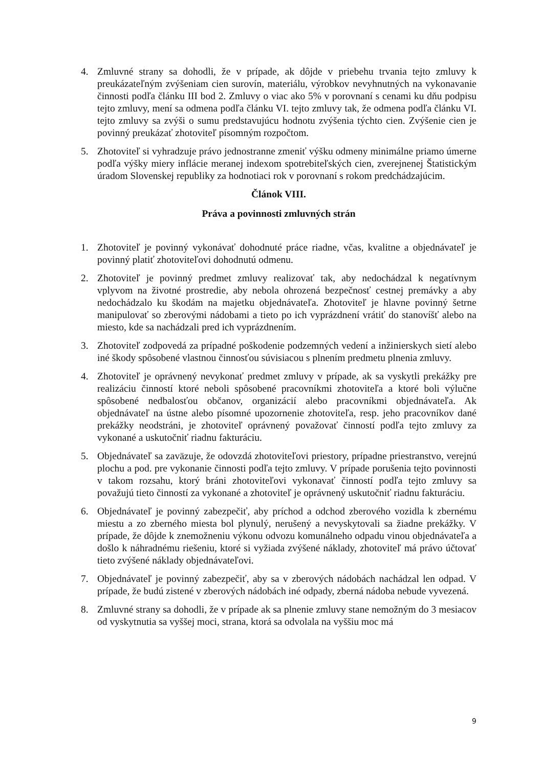4. Zmluvné strany sa dohodli, že v prípade, ak dôjde v priebehu trvania tejto zmluvy k preukázateľným zvýšeniam cien surovín, materiálu, výrobkov nevyhnutných na vykonavanie činnosti podľa článku III bod 2. Zmluvy o viac ako 5% v porovnaní s cenami ku dňu podpisu tejto zmluvy, mení sa odmena podľa článku VI. tejto zmluvy tak, že odmena podľa článku VI. tejto zmluvy sa zvýši o sumu predstavujúcu hodnotu zvýšenia týchto cien. Zvýšenie cien je povinný preukázať zhotoviteľ písomným rozpočtom.
5. Zhotoviteľ si vyhradzuje právo jednostranne zmeniť výšku odmeny minimálne priamo úmerne podľa výšky miery inflácie meranej indexom spotrebiteľských cien, zverejnenej Štatistickým úradom Slovenskej republiky za hodnotiaci rok v porovnaní s rokom predchádzajúcim.
Článok VIII.
Práva a povinnosti zmluvných strán
1. Zhotoviteľ je povinný vykonávať dohodnuté práce riadne, včas, kvalitne a objednávateľ je povinný platiť zhotoviteľovi dohodnutú odmenu.
2. Zhotoviteľ je povinný predmet zmluvy realizovať tak, aby nedochádzal k negatívnym vplyvom na životné prostredie, aby nebola ohrozená bezpečnosť cestnej premávky a aby nedochádzalo ku škodám na majetku objednávateľa. Zhotoviteľ je hlavne povinný šetrne manipulovať so zberovými nádobami a tieto po ich vyprázdnení vrátiť do stanovíšť alebo na miesto, kde sa nachádzali pred ich vyprázdnením.
3. Zhotoviteľ zodpovedá za prípadné poškodenie podzemných vedení a inžinierskych sietí alebo iné škody spôsobené vlastnou činnosťou súvisiacou s plnením predmetu plnenia zmluvy.
4. Zhotoviteľ je oprávnený nevykonať predmet zmluvy v prípade, ak sa vyskytli prekážky pre realizáciu činností ktoré neboli spôsobené pracovníkmi zhotoviteľa a ktoré boli výlučne spôsobené nedbalosťou občanov, organizácií alebo pracovníkmi objednávateľa. Ak objednávateľ na ústne alebo písomné upozornenie zhotoviteľa, resp. jeho pracovníkov dané prekážky neodstráni, je zhotoviteľ oprávnený považovať činností podľa tejto zmluvy za vykonané a uskutočniť riadnu fakturáciu.
5. Objednávateľ sa zaväzuje, že odovzdá zhotoviteľovi priestory, prípadne priestranstvo, verejnú plochu a pod. pre vykonanie činnosti podľa tejto zmluvy. V prípade porušenia tejto povinnosti v takom rozsahu, ktorý bráni zhotoviteľovi vykonavať činností podľa tejto zmluvy sa považujú tieto činností za vykonané a zhotoviteľ je oprávnený uskutočniť riadnu fakturáciu.
6. Objednávateľ je povinný zabezpečiť, aby príchod a odchod zberového vozidla k zbernému miestu a zo zberného miesta bol plynulý, nerušený a nevyskytovali sa žiadne prekážky. V prípade, že dôjde k znemožneniu výkonu odvozu komunálneho odpadu vinou objednávateľa a došlo k náhradnému riešeniu, ktoré si vyžiada zvýšené náklady, zhotoviteľ má právo účtovať tieto zvýšené náklady objednávateľovi.
7. Objednávateľ je povinný zabezpečiť, aby sa v zberových nádobách nachádzal len odpad. V prípade, že budú zistené v zberových nádobách iné odpady, zberná nádoba nebude vyvezená.
8. Zmluvné strany sa dohodli, že v prípade ak sa plnenie zmluvy stane nemožným do 3 mesiacov od vyskytnutia sa vyššej moci, strana, ktorá sa odvolala na vyššiu moc má
9